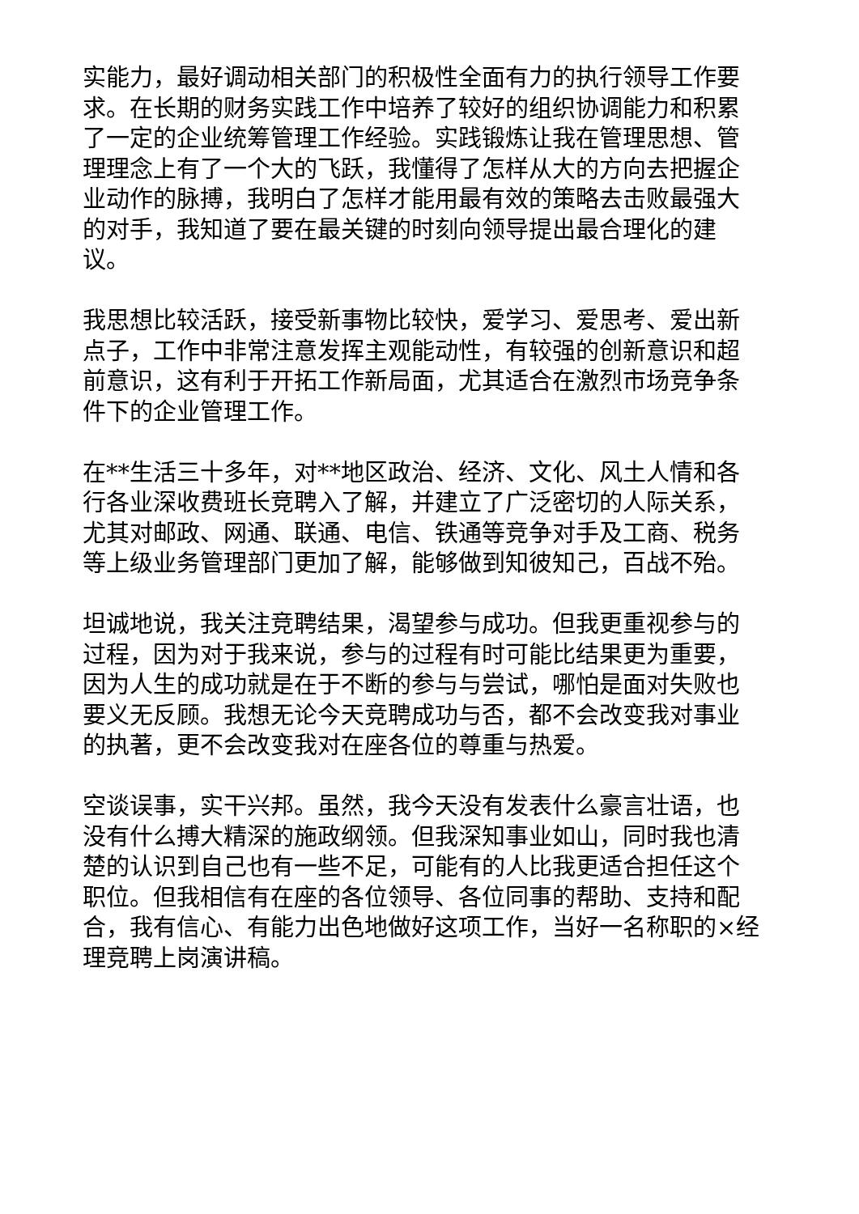实能力，最好调动相关部门的积极性全面有力的执行领导工作要求。在长期的财务实践工作中培养了较好的组织协调能力和积累了一定的企业统筹管理工作经验。实践锻炼让我在管理思想、管理理念上有了一个大的飞跃，我懂得了怎样从大的方向去把握企业动作的脉搏，我明白了怎样才能用最有效的策略去击败最强大的对手，我知道了要在最关键的时刻向领导提出最合理化的建议。
我思想比较活跃，接受新事物比较快，爱学习、爱思考、爱出新点子，工作中非常注意发挥主观能动性，有较强的创新意识和超前意识，这有利于开拓工作新局面，尤其适合在激烈市场竞争条件下的企业管理工作。
在**生活三十多年，对**地区政治、经济、文化、风土人情和各行各业深收费班长竞聘入了解，并建立了广泛密切的人际关系，尤其对邮政、网通、联通、电信、铁通等竞争对手及工商、税务等上级业务管理部门更加了解，能够做到知彼知己，百战不殆。
坦诚地说，我关注竞聘结果，渴望参与成功。但我更重视参与的过程，因为对于我来说，参与的过程有时可能比结果更为重要，因为人生的成功就是在于不断的参与与尝试，哪怕是面对失败也要义无反顾。我想无论今天竞聘成功与否，都不会改变我对事业的执著，更不会改变我对在座各位的尊重与热爱。
空谈误事，实干兴邦。虽然，我今天没有发表什么豪言壮语，也没有什么搏大精深的施政纲领。但我深知事业如山，同时我也清楚的认识到自己也有一些不足，可能有的人比我更适合担任这个职位。但我相信有在座的各位领导、各位同事的帮助、支持和配合，我有信心、有能力出色地做好这项工作，当好一名称职的×经理竞聘上岗演讲稿。